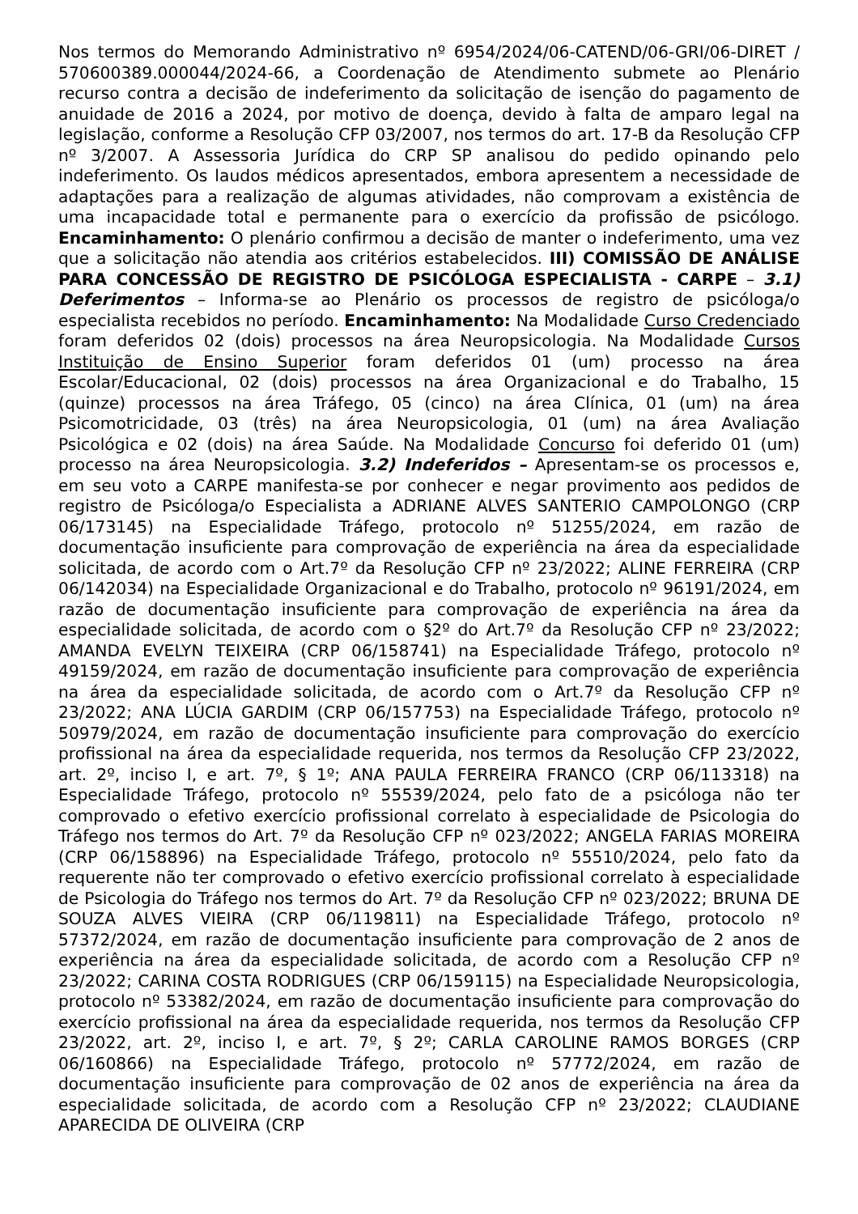Nos termos do Memorando Administrativo nº 6954/2024/06-CATEND/06-GRI/06-DIRET / 570600389.000044/2024-66, a Coordenação de Atendimento submete ao Plenário recurso contra a decisão de indeferimento da solicitação de isenção do pagamento de anuidade de 2016 a 2024, por motivo de doença, devido à falta de amparo legal na legislação, conforme a Resolução CFP 03/2007, nos termos do art. 17-B da Resolução CFP nº 3/2007. A Assessoria Jurídica do CRP SP analisou do pedido opinando pelo indeferimento. Os laudos médicos apresentados, embora apresentem a necessidade de adaptações para a realização de algumas atividades, não comprovam a existência de uma incapacidade total e permanente para o exercício da profissão de psicólogo. Encaminhamento: O plenário confirmou a decisão de manter o indeferimento, uma vez que a solicitação não atendia aos critérios estabelecidos. III) COMISSÃO DE ANÁLISE PARA CONCESSÃO DE REGISTRO DE PSICÓLOGA ESPECIALISTA - CARPE – 3.1) Deferimentos – Informa-se ao Plenário os processos de registro de psicóloga/o especialista recebidos no período. Encaminhamento: Na Modalidade Curso Credenciado foram deferidos 02 (dois) processos na área Neuropsicologia. Na Modalidade Cursos Instituição de Ensino Superior foram deferidos 01 (um) processo na área Escolar/Educacional, 02 (dois) processos na área Organizacional e do Trabalho, 15 (quinze) processos na área Tráfego, 05 (cinco) na área Clínica, 01 (um) na área Psicomotricidade, 03 (três) na área Neuropsicologia, 01 (um) na área Avaliação Psicológica e 02 (dois) na área Saúde. Na Modalidade Concurso foi deferido 01 (um) processo na área Neuropsicologia. 3.2) Indeferidos – Apresentam-se os processos e, em seu voto a CARPE manifesta-se por conhecer e negar provimento aos pedidos de registro de Psicóloga/o Especialista a ADRIANE ALVES SANTERIO CAMPOLONGO (CRP 06/173145) na Especialidade Tráfego, protocolo nº 51255/2024, em razão de documentação insuficiente para comprovação de experiência na área da especialidade solicitada, de acordo com o Art.7º da Resolução CFP nº 23/2022; ALINE FERREIRA (CRP 06/142034) na Especialidade Organizacional e do Trabalho, protocolo nº 96191/2024, em razão de documentação insuficiente para comprovação de experiência na área da especialidade solicitada, de acordo com o §2º do Art.7º da Resolução CFP nº 23/2022; AMANDA EVELYN TEIXEIRA (CRP 06/158741) na Especialidade Tráfego, protocolo nº 49159/2024, em razão de documentação insuficiente para comprovação de experiência na área da especialidade solicitada, de acordo com o Art.7º da Resolução CFP nº 23/2022; ANA LÚCIA GARDIM (CRP 06/157753) na Especialidade Tráfego, protocolo nº 50979/2024, em razão de documentação insuficiente para comprovação do exercício profissional na área da especialidade requerida, nos termos da Resolução CFP 23/2022, art. 2º, inciso I, e art. 7º, § 1º; ANA PAULA FERREIRA FRANCO (CRP 06/113318) na Especialidade Tráfego, protocolo nº 55539/2024, pelo fato de a psicóloga não ter comprovado o efetivo exercício profissional correlato à especialidade de Psicologia do Tráfego nos termos do Art. 7º da Resolução CFP nº 023/2022; ANGELA FARIAS MOREIRA (CRP 06/158896) na Especialidade Tráfego, protocolo nº 55510/2024, pelo fato da requerente não ter comprovado o efetivo exercício profissional correlato à especialidade de Psicologia do Tráfego nos termos do Art. 7º da Resolução CFP nº 023/2022; BRUNA DE SOUZA ALVES VIEIRA (CRP 06/119811) na Especialidade Tráfego, protocolo nº 57372/2024, em razão de documentação insuficiente para comprovação de 2 anos de experiência na área da especialidade solicitada, de acordo com a Resolução CFP nº 23/2022; CARINA COSTA RODRIGUES (CRP 06/159115) na Especialidade Neuropsicologia, protocolo nº 53382/2024, em razão de documentação insuficiente para comprovação do exercício profissional na área da especialidade requerida, nos termos da Resolução CFP 23/2022, art. 2º, inciso I, e art. 7º, § 2º; CARLA CAROLINE RAMOS BORGES (CRP 06/160866) na Especialidade Tráfego, protocolo nº 57772/2024, em razão de documentação insuficiente para comprovação de 02 anos de experiência na área da especialidade solicitada, de acordo com a Resolução CFP nº 23/2022; CLAUDIANE APARECIDA DE OLIVEIRA (CRP